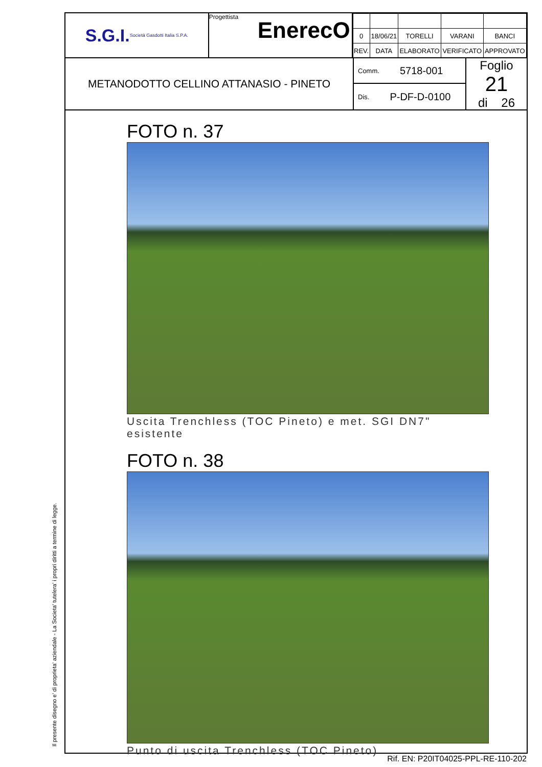Il presente disegno e' di proprieta' aziendale - La Societa' tutelera' i propri diritti a termine di legge.
S.G.I. Società Gasdotti Italia S.P.A.
Progettista
EnerecO
| 0 | 18/06/21 | TORELLI | VARANI | BANCI |
| REV. | DATA | ELABORATO | VERIFICATO | APPROVATO |
METANODOTTO CELLINO ATTANASIO - PINETO
Comm. 5718-001
Dis. P-DF-D-0100
Foglio
21
di 26
FOTO n. 37
Uscita Trenchless (TOC Pineto) e met. SGI DN7" esistente
FOTO n. 38
Punto di uscita Trenchless (TOC Pineto)
Rif. EN: P20IT04025-PPL-RE-110-202